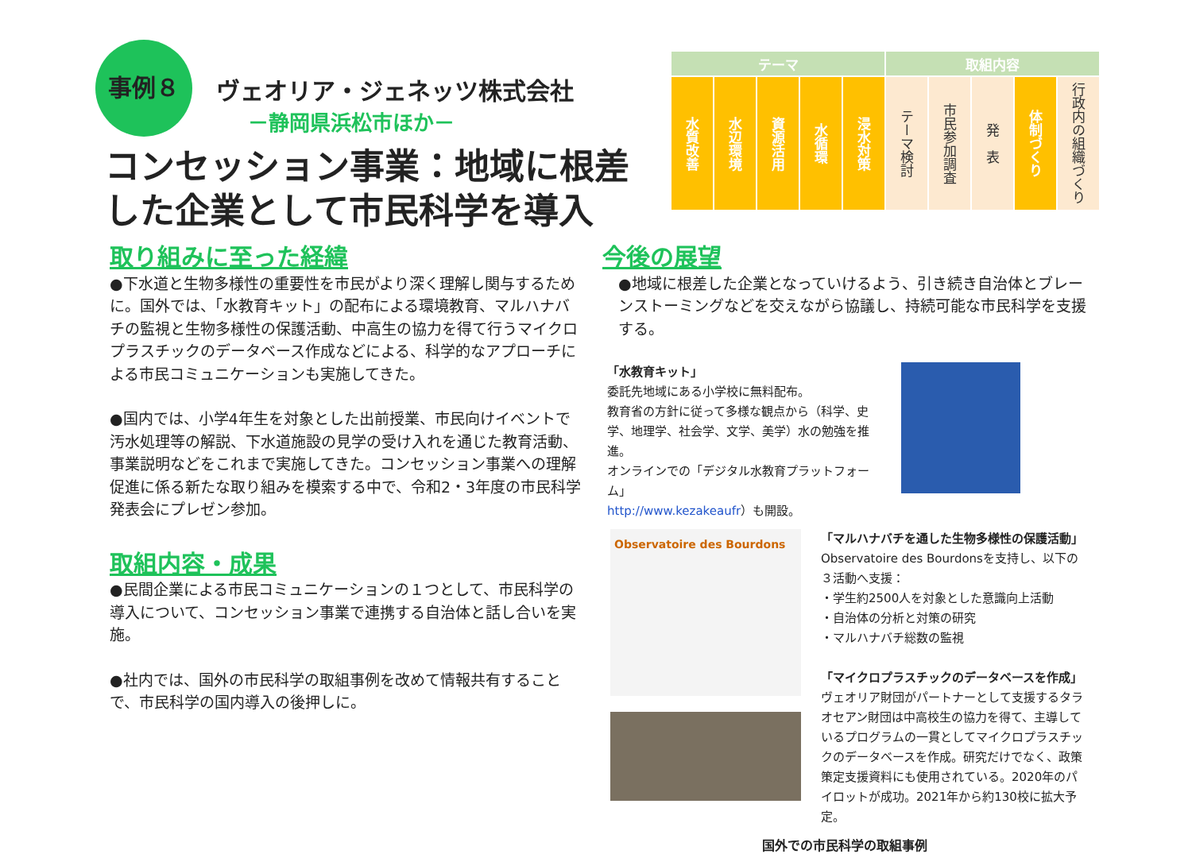事例８ ヴェオリア・ジェネッツ株式会社
－静岡県浜松市ほか－
コンセッション事業：地域に根差した企業として市民科学を導入
| テーマ | | | | | 取組内容 | | | | |
| --- | --- | --- | --- | --- | --- | --- | --- | --- | --- |
| 水質改善 | 水辺環境 | 資源活用 | 水循環 | 浸水対策 | テーマ検討 | 市民参加調査 | 発 表 | 体制づくり | 行政内の組織づくり |
取り組みに至った経緯
●下水道と生物多様性の重要性を市民がより深く理解し関与するために。国外では、「水教育キット」の配布による環境教育、マルハナバチの監視と生物多様性の保護活動、中高生の協力を得て行うマイクロプラスチックのデータベース作成などによる、科学的なアプローチによる市民コミュニケーションも実施してきた。
●国内では、小学4年生を対象とした出前授業、市民向けイベントで汚水処理等の解説、下水道施設の見学の受け入れを通じた教育活動、事業説明などをこれまで実施してきた。コンセッション事業への理解促進に係る新たな取り組みを模索する中で、令和2・3年度の市民科学発表会にプレゼン参加。
取組内容・成果
●民間企業による市民コミュニケーションの１つとして、市民科学の導入について、コンセッション事業で連携する自治体と話し合いを実施。
●社内では、国外の市民科学の取組事例を改めて情報共有することで、市民科学の国内導入の後押しに。
今後の展望
●地域に根差した企業となっていけるよう、引き続き自治体とブレーンストーミングなどを交えながら協議し、持続可能な市民科学を支援する。
「水教育キット」
委託先地域にある小学校に無料配布。
教育省の方針に従って多様な観点から（科学、史学、地理学、社会学、文学、美学）水の勉強を推進。
オンラインでの「デジタル水教育プラットフォーム」
http://www.kezakeaufr）も開設。
Observatoire des Bourdons
「マルハナバチを通した生物多様性の保護活動」
Observatoire des Bourdonsを支持し、以下の３活動へ支援：
・学生約2500人を対象とした意識向上活動
・自治体の分析と対策の研究
・マルハナバチ総数の監視
「マイクロプラスチックのデータベースを作成」
ヴェオリア財団がパートナーとして支援するタラオセアン財団は中高校生の協力を得て、主導しているプログラムの一貫としてマイクロプラスチックのデータベースを作成。研究だけでなく、政策策定支援資料にも使用されている。2020年のパイロットが成功。2021年から約130校に拡大予定。
国外での市民科学の取組事例